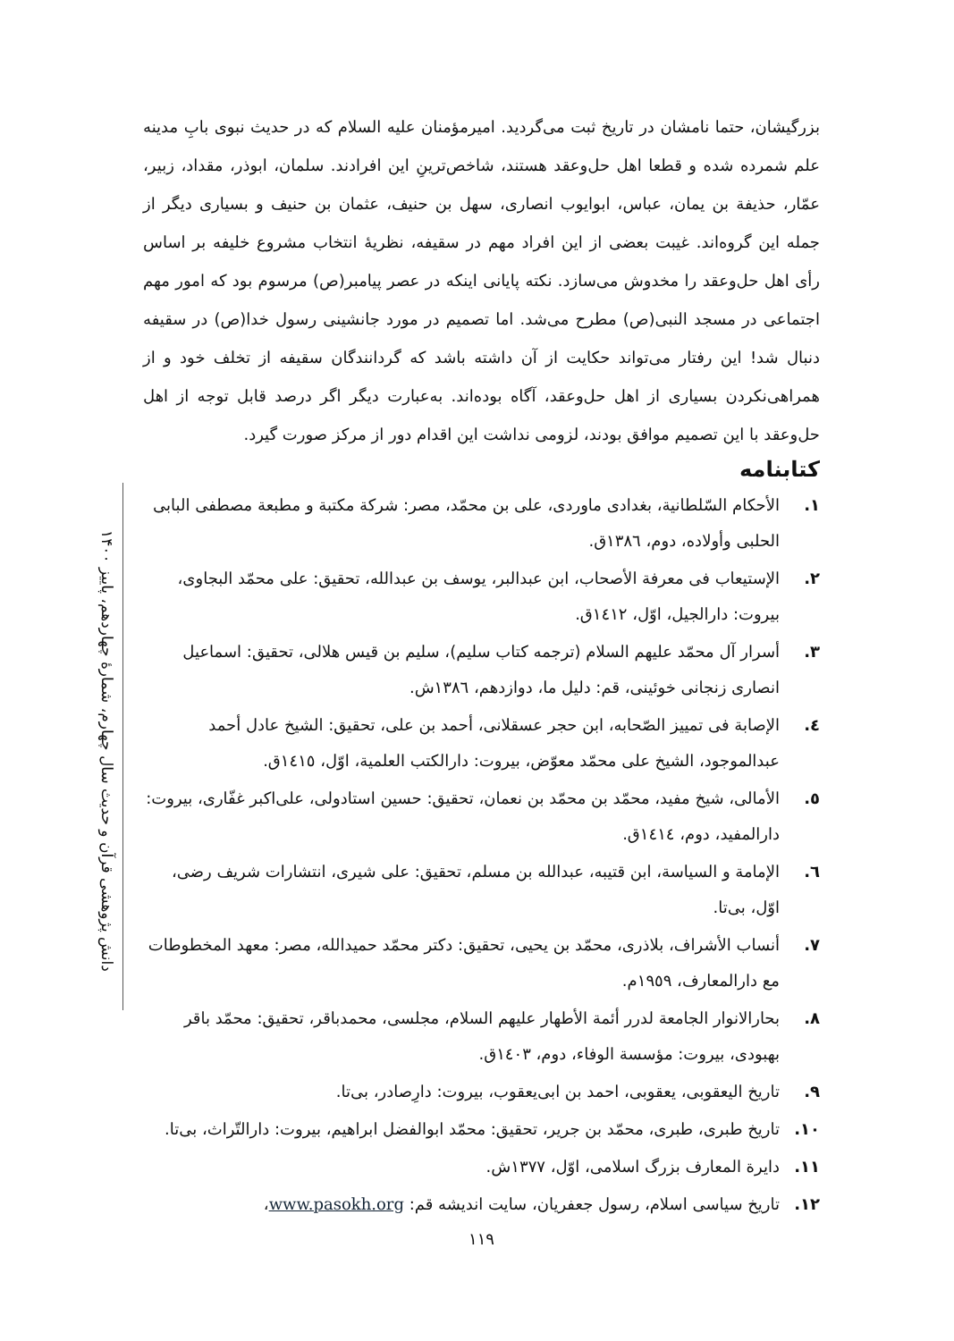دانش پژوهشی قرآن و حدیث سال چهارم، شمارهٔ چهاردهم، پاییز ۱۴۰۰
بزرگیشان، حتما نامشان در تاریخ ثبت می‌گردید. امیرمؤمنان علیه السلام که در حدیث نبوی بابِ مدینه علم شمرده شده و قطعا اهل حل‌وعقد هستند، شاخص‌ترینِ این افرادند. سلمان، ابوذر، مقداد، زبیر، عمّار، حذیفة بن یمان، عباس، ابوایوب انصاری، سهل بن حنیف، عثمان بن حنیف و بسیاری دیگر از جمله این گروه‌اند. غیبت بعضی از این افراد مهم در سقیفه، نظریهٔ انتخاب مشروع خلیفه بر اساس رأی اهل حل‌وعقد را مخدوش می‌سازد. نکته پایانی اینکه در عصر پیامبر(ص) مرسوم بود که امور مهم اجتماعی در مسجد النبی(ص) مطرح می‌شد. اما تصمیم در مورد جانشینی رسول خدا(ص) در سقیفه دنبال شد! این رفتار می‌تواند حکایت از آن داشته باشد که گردانندگان سقیفه از تخلف خود و از همراهی‌نکردن بسیاری از اهل حل‌وعقد، آگاه بوده‌اند. به‌عبارت دیگر اگر درصد قابل توجه از اهل حل‌وعقد با این تصمیم موافق بودند، لزومی نداشت این اقدام دور از مرکز صورت گیرد.
کتابنامه
۱. الأحکام السّلطانیة، بغدادی ماوردی، علی بن محمّد، مصر: شرکة مکتبة و مطبعة مصطفی البابی الحلبی وأولاده، دوم، ۱۳۸٦ق.
۲. الإستیعاب فی معرفة الأصحاب، ابن عبدالبر، یوسف بن عبدالله، تحقیق: علی محمّد البجاوی، بیروت: دارالجیل، اوّل، ۱٤۱۲ق.
۳. أسرار آل محمّد علیهم السلام (ترجمه کتاب سلیم)، سلیم بن قیس هلالی، تحقیق: اسماعیل انصاری زنجانی خوئینی، قم: دلیل ما، دوازدهم، ۱۳۸٦ش.
٤. الإصابة فی تمییز الصّحابه، ابن حجر عسقلانی، أحمد بن علی، تحقیق: الشیخ عادل أحمد عبدالموجود، الشیخ علی محمّد معوّض، بیروت: دارالکتب العلمیة، اوّل، ۱٤۱٥ق.
٥. الأمالی، شیخ مفید، محمّد بن محمّد بن نعمان، تحقیق: حسین استادولی، علی‌اکبر غفّاری، بیروت: دارالمفید، دوم، ۱٤۱٤ق.
٦. الإمامة و السیاسة، ابن قتیبه، عبدالله بن مسلم، تحقیق: علی شیری، انتشارات شریف رضی، اوّل، بی‌تا.
۷. أنساب الأشراف، بلاذری، محمّد بن یحیی، تحقیق: دکتر محمّد حمیدالله، مصر: معهد المخطوطات مع دارالمعارف، ۱۹٥۹م.
۸. بحارالانوار الجامعة لدرر أئمة الأطهار علیهم السلام، مجلسی، محمدباقر، تحقیق: محمّد باقر بهبودی، بیروت: مؤسسة الوفاء، دوم، ۱٤۰۳ق.
۹. تاریخ الیعقوبی، یعقوبی، احمد بن ابی‌یعقوب، بیروت: دارِصادر، بی‌تا.
۱۰. تاریخ طبری، طبری، محمّد بن جریر، تحقیق: محمّد ابوالفضل ابراهیم، بیروت: دارالتّراث، بی‌تا.
۱۱. دایرة المعارف بزرگ اسلامی، اوّل، ۱۳۷۷ش.
۱۲. تاریخ سیاسی اسلام، رسول جعفریان، سایت اندیشه قم: www.pasokh.org،
۱۱۹